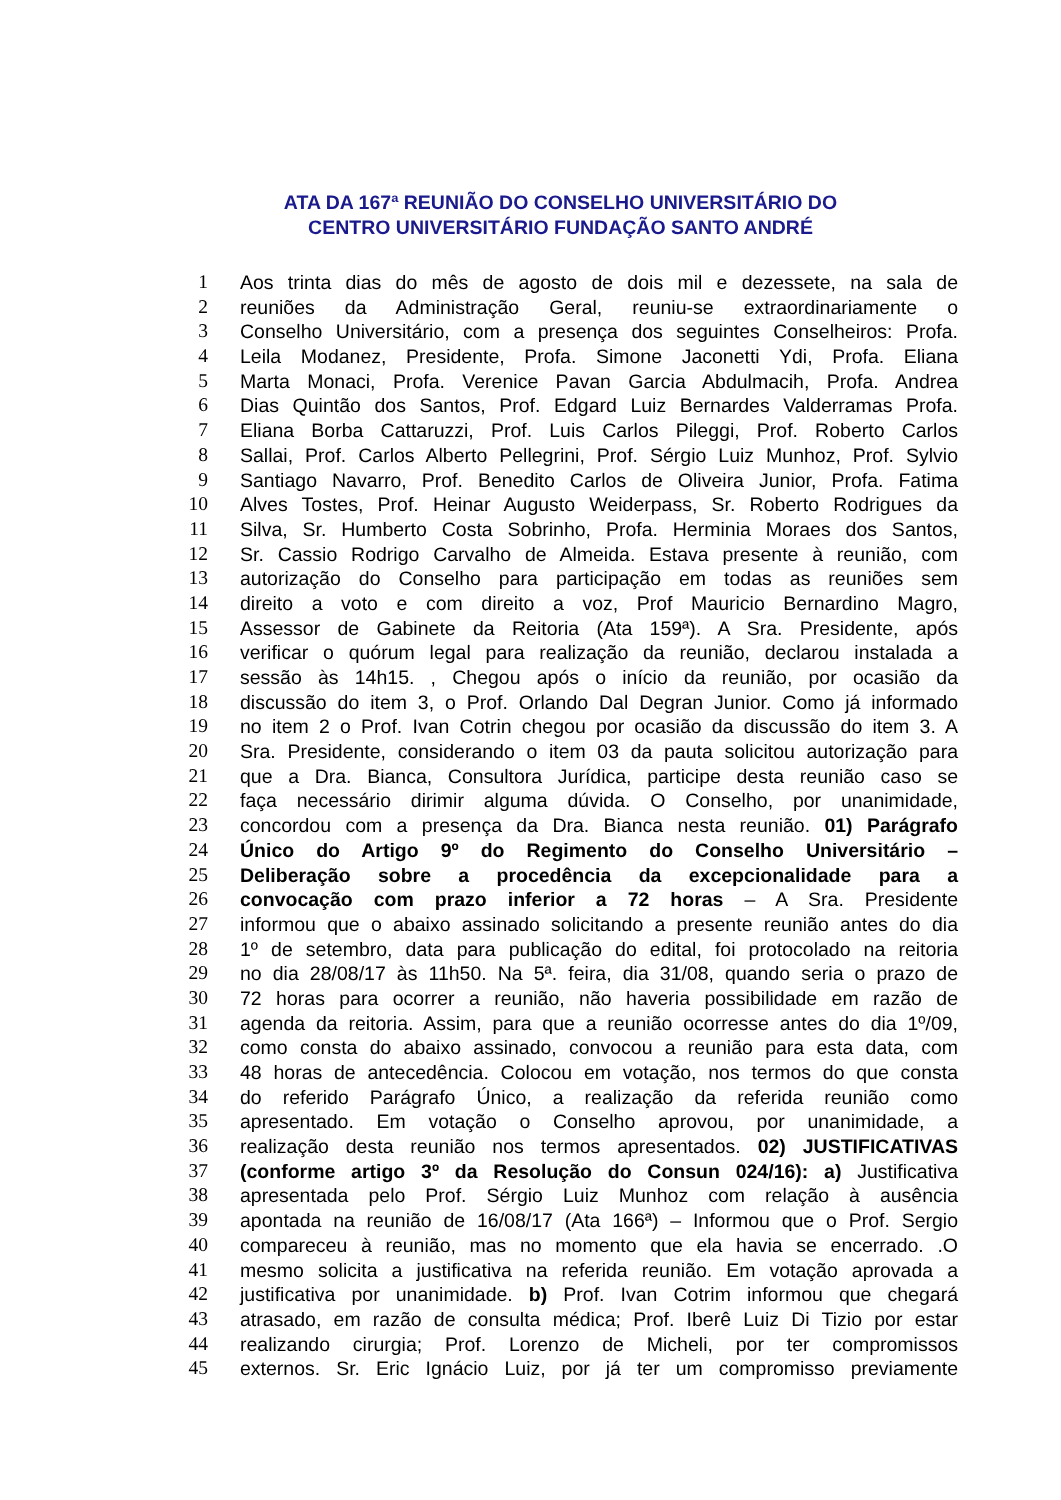ATA DA 167ª REUNIÃO DO CONSELHO UNIVERSITÁRIO DO
CENTRO UNIVERSITÁRIO FUNDAÇÃO SANTO ANDRÉ
1 Aos trinta dias do mês de agosto de dois mil e dezessete, na sala de
2 reuniões da Administração Geral, reuniu-se extraordinariamente o
3 Conselho Universitário, com a presença dos seguintes Conselheiros: Profa.
4 Leila Modanez, Presidente, Profa. Simone Jaconetti Ydi, Profa. Eliana
5 Marta Monaci, Profa. Verenice Pavan Garcia Abdulmacih, Profa. Andrea
6 Dias Quintão dos Santos, Prof. Edgard Luiz Bernardes Valderramas Profa.
7 Eliana Borba Cattaruzzi, Prof. Luis Carlos Pileggi, Prof. Roberto Carlos
8 Sallai, Prof. Carlos Alberto Pellegrini, Prof. Sérgio Luiz Munhoz, Prof. Sylvio
9 Santiago Navarro, Prof. Benedito Carlos de Oliveira Junior, Profa. Fatima
10 Alves Tostes, Prof. Heinar Augusto Weiderpass, Sr. Roberto Rodrigues da
11 Silva, Sr. Humberto Costa Sobrinho, Profa. Herminia Moraes dos Santos,
12 Sr. Cassio Rodrigo Carvalho de Almeida. Estava presente à reunião, com
13 autorização do Conselho para participação em todas as reuniões sem
14 direito a voto e com direito a voz, Prof Mauricio Bernardino Magro,
15 Assessor de Gabinete da Reitoria (Ata 159ª). A Sra. Presidente, após
16 verificar o quórum legal para realização da reunião, declarou instalada a
17 sessão às 14h15. , Chegou após o início da reunião, por ocasião da
18 discussão do item 3, o Prof. Orlando Dal Degran Junior. Como já informado
19 no item 2 o Prof. Ivan Cotrin chegou por ocasião da discussão do item 3. A
20 Sra. Presidente, considerando o item 03 da pauta solicitou autorização para
21 que a Dra. Bianca, Consultora Jurídica, participe desta reunião caso se
22 faça necessário dirimir alguma dúvida. O Conselho, por unanimidade,
23 concordou com a presença da Dra. Bianca nesta reunião. 01) Parágrafo
24 Único do Artigo 9º do Regimento do Conselho Universitário –
25 Deliberação sobre a procedência da excepcionalidade para a
26 convocação com prazo inferior a 72 horas – A Sra. Presidente
27 informou que o abaixo assinado solicitando a presente reunião antes do dia
28 1º de setembro, data para publicação do edital, foi protocolado na reitoria
29 no dia 28/08/17 às 11h50. Na 5ª. feira, dia 31/08, quando seria o prazo de
30 72 horas para ocorrer a reunião, não haveria possibilidade em razão de
31 agenda da reitoria. Assim, para que a reunião ocorresse antes do dia 1º/09,
32 como consta do abaixo assinado, convocou a reunião para esta data, com
33 48 horas de antecedência. Colocou em votação, nos termos do que consta
34 do referido Parágrafo Único, a realização da referida reunião como
35 apresentado. Em votação o Conselho aprovou, por unanimidade, a
36 realização desta reunião nos termos apresentados. 02) JUSTIFICATIVAS
37 (conforme artigo 3º da Resolução do Consun 024/16): a) Justificativa
38 apresentada pelo Prof. Sérgio Luiz Munhoz com relação à ausência
39 apontada na reunião de 16/08/17 (Ata 166ª) – Informou que o Prof. Sergio
40 compareceu à reunião, mas no momento que ela havia se encerrado. .O
41 mesmo solicita a justificativa na referida reunião. Em votação aprovada a
42 justificativa por unanimidade. b) Prof. Ivan Cotrim informou que chegará
43 atrasado, em razão de consulta médica; Prof. Iberê Luiz Di Tizio por estar
44 realizando cirurgia; Prof. Lorenzo de Micheli, por ter compromissos
45 externos. Sr. Eric Ignácio Luiz, por já ter um compromisso previamente